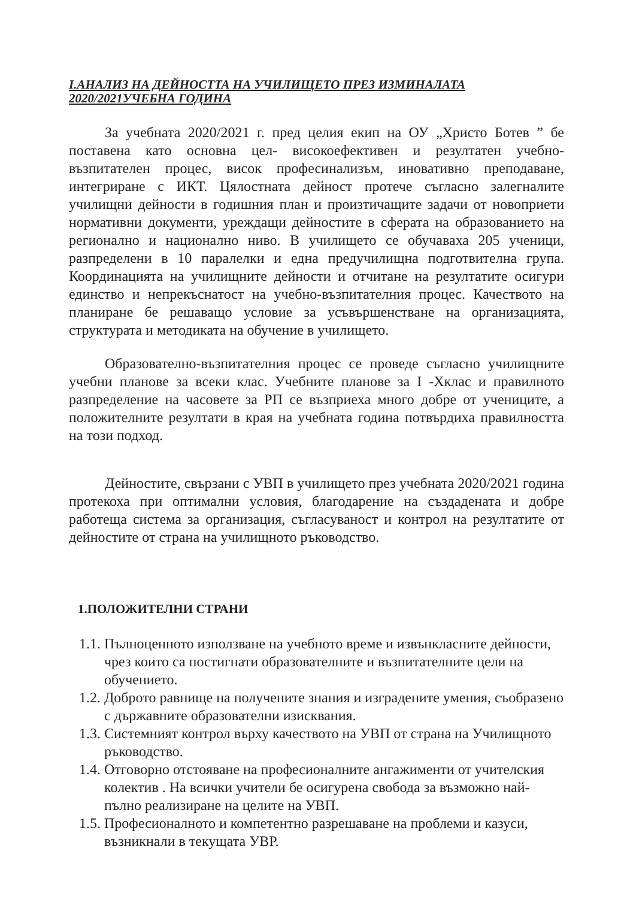I.АНАЛИЗ НА ДЕЙНОСТТА НА УЧИЛИЩЕТО ПРЕЗ ИЗМИНАЛАТА 2020/2021УЧЕБНА ГОДИНА
За учебната 2020/2021 г. пред целия екип на ОУ „Христо Ботев ” бе поставена като основна цел- високоефективен и резултатен учебно-възпитателен процес, висок професинализъм, иновативно преподаване, интегриране с ИКТ. Цялостната дейност протече съгласно залегналите училищни дейности в годишния план и произтичащите задачи от новоприети нормативни документи, уреждащи дейностите в сферата на образованието на регионално и национално ниво. В училището се обучаваха 205 ученици, разпределени в 10 паралелки и една предучилищна подготвителна група. Координацията на училищните дейности и отчитане на резултатите осигури единство и непрекъснатост на учебно-възпитателния процес. Качеството на планиране бе решаващо условие за усъвършенстване на организацията, структурата и методиката на обучение в училището.
Образователно-възпитателния процес се проведе съгласно училищните учебни планове за всеки клас. Учебните планове за I -Хклас и правилното разпределение на часовете за РП се възприеха много добре от учениците, а положителните резултати в края на учебната година потвърдиха правилността на този подход.
Дейностите, свързани с УВП в училището през учебната 2020/2021 година протекоха при оптимални условия, благодарение на създадената и добре работеща система за организация, съгласуваност и контрол на резултатите от дейностите от страна на училищното ръководство.
1.ПОЛОЖИТЕЛНИ СТРАНИ
1.1. Пълноценното използване на учебното време и извънкласните дейности, чрез които са постигнати образователните и възпитателните цели на обучението.
1.2. Доброто равнище на получените знания и изградените умения, съобразено с държавните образователни изисквания.
1.3. Системният контрол върху качеството на УВП от страна на Училищното ръководство.
1.4. Отговорно отстояване на професионалните ангажименти от учителския колектив . На всички учители бе осигурена свобода за възможно най-пълно реализиране на целите на УВП.
1.5. Професионалното и компетентно разрешаване на проблеми и казуси, възникнали в текущата УВР.